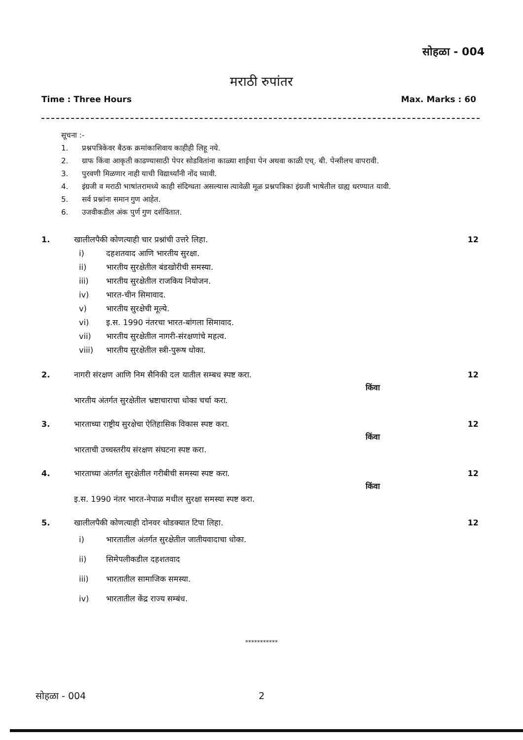सोहळा - 004
मराठी रुपांतर
Time : Three Hours Max. Marks : 60
सूचना :-
1. प्रश्नपत्रिकेवर बैठक क्रमांकाशिवाय काहीही लिहू नये.
2. ग्राफ किंवा आकृती काढण्यासाठी पेपर सोडवितांना काळ्या शाईचा पेन अथवा काळी एच्. बी. पेन्सीलच वापरावी.
3. पुरवणी मिळणार नाही याची विद्यार्थ्यांनी नोंद घ्यावी.
4. इंग्रजी व मराठी भाषांतरामध्ये काही संदिग्धता असल्यास त्यावेळी मूळ प्रश्नपत्रिका इंग्रजी भाषेतील ग्राह्य धरण्यात यावी.
5. सर्व प्रश्नांना समान गुण आहेत.
6. उजवीकडील अंक पुर्ण गुण दर्शवितात.
1. खालीलपैकी कोणत्याही चार प्रश्नांची उत्तरे लिहा.
i) दहशतवाद आणि भारतीय सुरक्षा.
ii) भारतीय सुरक्षेतील बंडखोरीची समस्या.
iii) भारतीय सुरक्षेतील राजकिय नियोजन.
iv) भारत-चीन सिमावाद.
v) भारतीय सुरक्षेची मूल्ये.
vi) इ.स. 1990 नंतरचा भारत-बांगला सिमावाद.
vii) भारतीय सुरक्षेतील नागरी-संरक्षणांचे महत्व.
viii) भारतीय सुरक्षेतील स्त्री-पुरूष धोका.
12
2. नागरी संरक्षण आणि निम सैनिकी दल यातील सम्बध स्पष्ट करा.
किंवा
भारतीय अंतर्गत सुरक्षेतील भ्रष्टाचाराचा धोका चर्चा करा.
12
3. भारताच्या राष्ट्रीय सुरक्षेचा ऐतिहासिक विकास स्पष्ट करा.
किंवा
भारताची उच्चस्तरीय संरक्षण संघटना स्पष्ट करा.
12
4. भारताच्या अंतर्गत सुरक्षेतील गरीबीची समस्या स्पष्ट करा.
किंवा
इ.स. 1990 नंतर भारत-नेपाळ मधील सुरक्षा समस्या स्पष्ट करा.
12
5. खालीलपैकी कोणत्याही दोनवर थोडक्यात टिपा लिहा.
i) भारतातील अंतर्गत सुरक्षेतील जातीयवादाचा धोका.
ii) सिमेपलीकडील दहशतवाद
iii) भारतातील सामाजिक समस्या.
iv) भारतातील केंद्र राज्य सम्बंध.
12
***********
सोहळा - 004 2